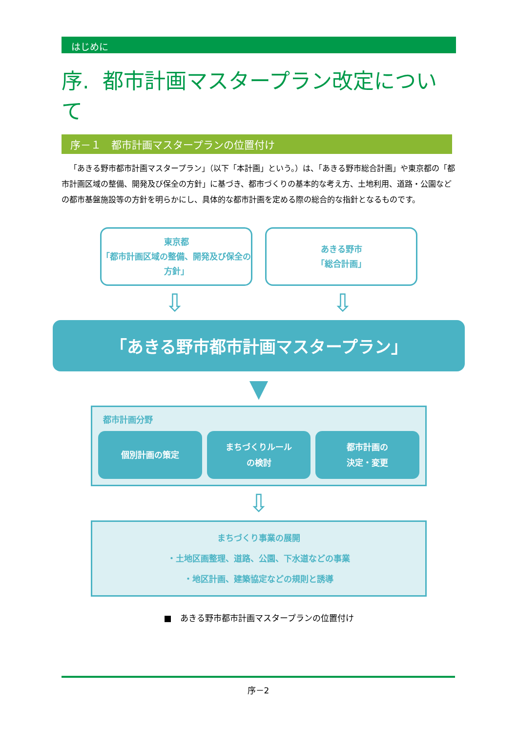はじめに
序. 都市計画マスタープラン改定について
序－１　都市計画マスタープランの位置付け
「あきる野市都市計画マスタープラン」（以下「本計画」という。）は、「あきる野市総合計画」や東京都の「都市計画区域の整備、開発及び保全の方針」に基づき、都市づくりの基本的な考え方、土地利用、道路・公園などの都市基盤施設等の方針を明らかにし、具体的な都市計画を定める際の総合的な指針となるものです。
東京都
「都市計画区域の整備、開発及び保全の方針」
あきる野市
「総合計画」
⇩ ⇩
「あきる野市都市計画マスタープラン」
▼
都市計画分野
個別計画の策定 まちづくりルール
の検討
都市計画の
決定・変更
⇩
まちづくり事業の展開
・土地区画整理、道路、公園、下水道などの事業
・地区計画、建築協定などの規則と誘導
■　あきる野市都市計画マスタープランの位置付け
序－2